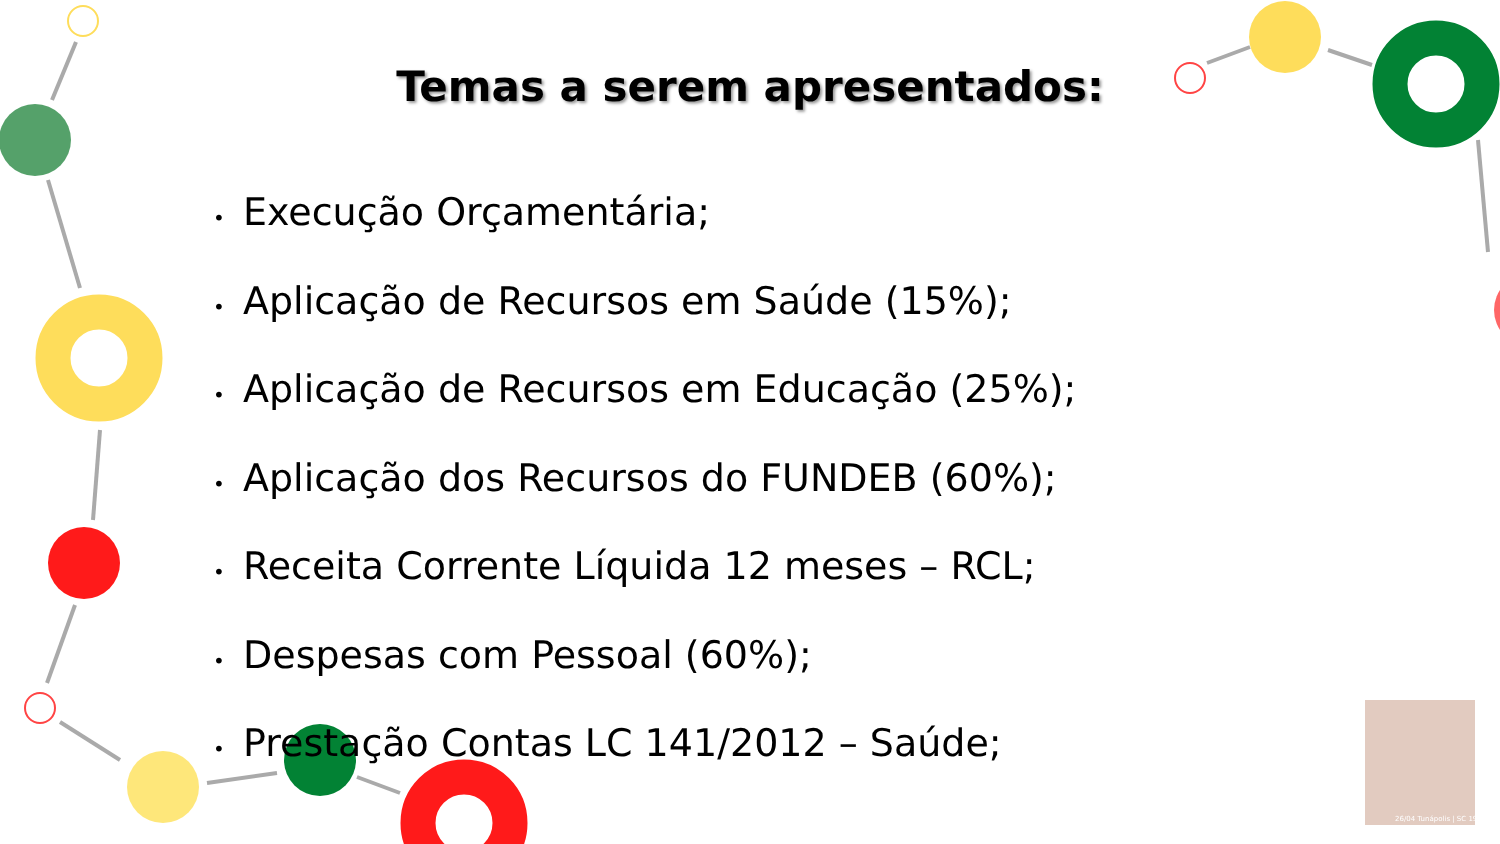Temas a serem apresentados:
• Execução Orçamentária;
• Aplicação de Recursos em Saúde (15%);
• Aplicação de Recursos em Educação (25%);
• Aplicação dos Recursos do FUNDEB (60%);
• Receita Corrente Líquida 12 meses – RCL;
• Despesas com Pessoal (60%);
• Prestação Contas LC 141/2012 – Saúde;
26/04 Tunápolis | SC 1989